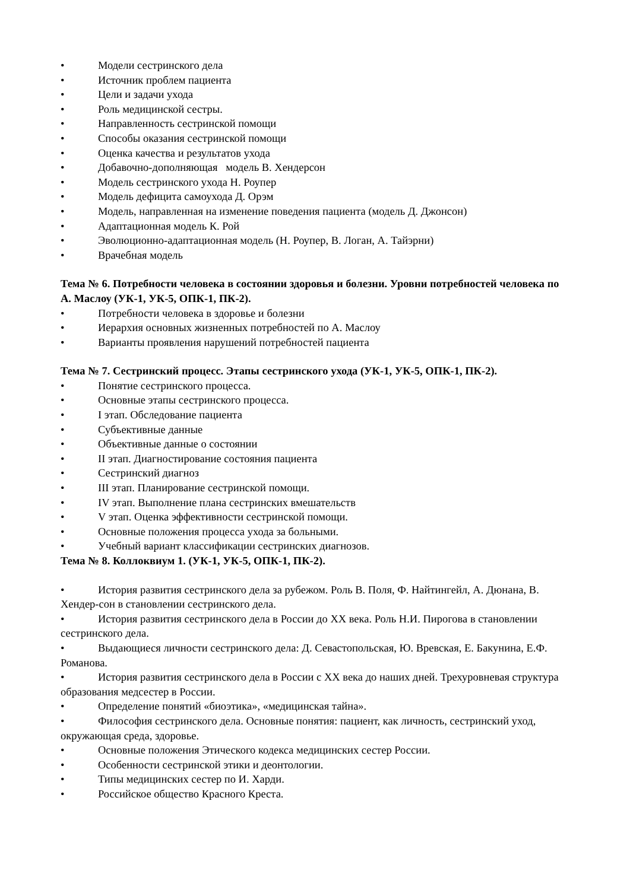• Модели сестринского дела
• Источник проблем пациента
• Цели и задачи ухода
• Роль медицинской сестры.
• Направленность сестринской помощи
• Способы оказания сестринской помощи
• Оценка качества и результатов ухода
• Добавочно-дополняющая модель В. Хендерсон
• Модель сестринского ухода Н. Роупер
• Модель дефицита самоухода Д. Орэм
• Модель, направленная на изменение поведения пациента (модель Д. Джонсон)
• Адаптационная модель К. Рой
• Эволюционно-адаптационная модель (Н. Роупер, В. Логан, А. Тайэрни)
• Врачебная модель
Тема № 6. Потребности человека в состоянии здоровья и болезни. Уровни потребностей человека по А. Маслоу (УК-1, УК-5, ОПК-1, ПК-2).
• Потребности человека в здоровье и болезни
• Иерархия основных жизненных потребностей по А. Маслоу
• Варианты проявления нарушений потребностей пациента
Тема № 7. Сестринский процесс. Этапы сестринского ухода (УК-1, УК-5, ОПК-1, ПК-2).
• Понятие сестринского процесса.
• Основные этапы сестринского процесса.
• I этап. Обследование пациента
• Субъективные данные
• Объективные данные о состоянии
• II этап. Диагностирование состояния пациента
• Сестринский диагноз
• III этап. Планирование сестринской помощи.
• IV этап. Выполнение плана сестринских вмешательств
• V этап. Оценка эффективности сестринской помощи.
• Основные положения процесса ухода за больными.
• Учебный вариант классификации сестринских диагнозов.
Тема № 8. Коллоквиум 1. (УК-1, УК-5, ОПК-1, ПК-2).
• История развития сестринского дела за рубежом. Роль В. Поля, Ф. Найтингейл, А. Дюнана, В. Хендер-сон в становлении сестринского дела.
• История развития сестринского дела в России до XX века. Роль Н.И. Пирогова в становлении сестринского дела.
• Выдающиеся личности сестринского дела: Д. Севастопольская, Ю. Вревская, Е. Бакунина, Е.Ф. Романова.
• История развития сестринского дела в России с XX века до наших дней. Трехуровневая структура образования медсестер в России.
• Определение понятий «биоэтика», «медицинская тайна».
• Философия сестринского дела. Основные понятия: пациент, как личность, сестринский уход, окружающая среда, здоровье.
• Основные положения Этического кодекса медицинских сестер России.
• Особенности сестринской этики и деонтологии.
• Типы медицинских сестер по И. Харди.
• Российское общество Красного Креста.